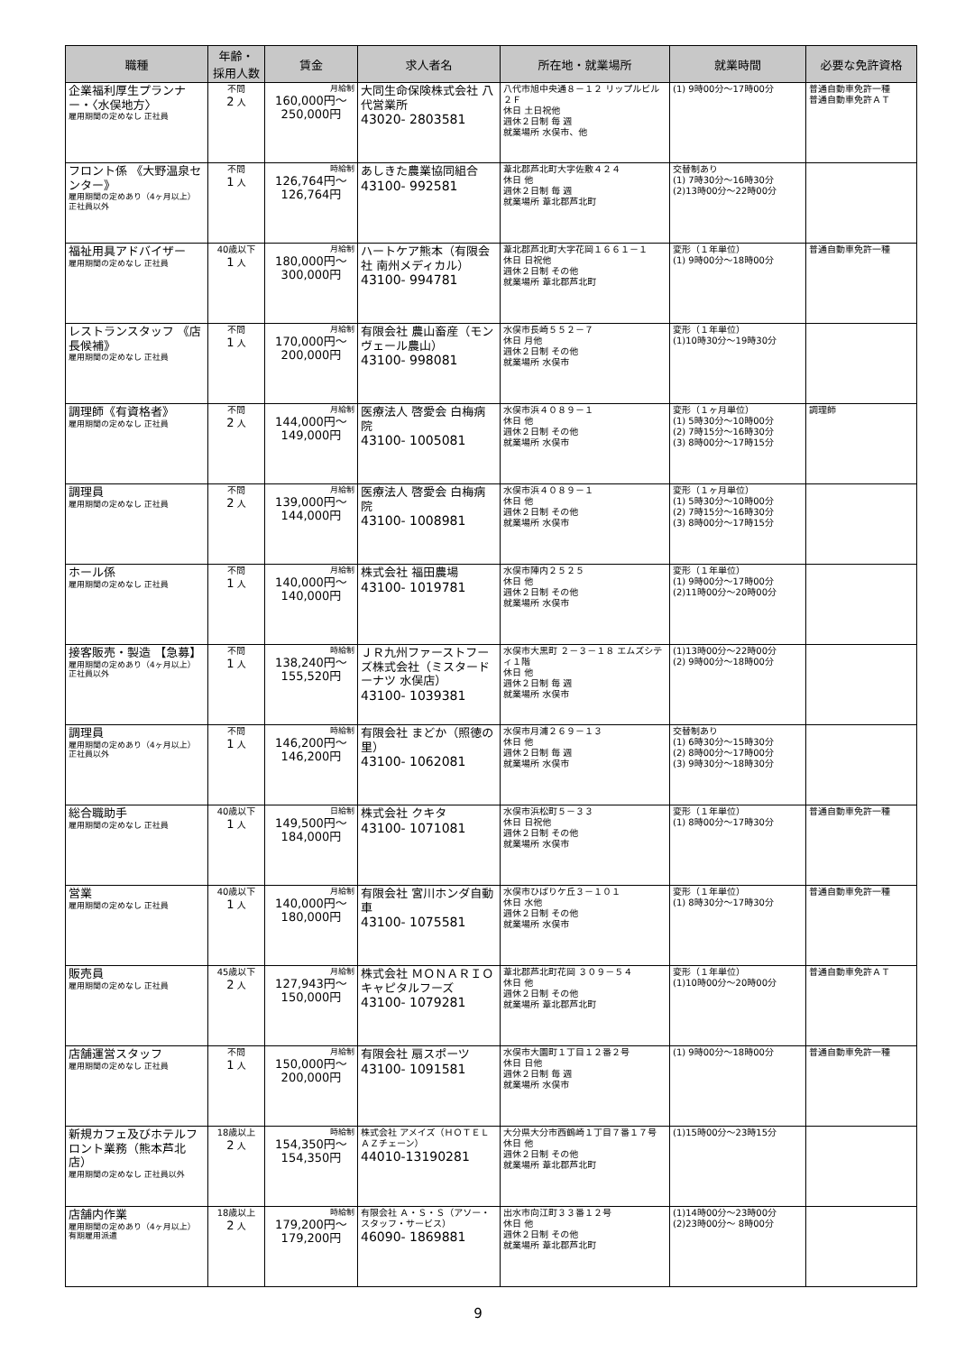| 職種 | 年齢・ 採用人数 | 賃金 | 求人者名 | 所在地・就業場所 | 就業時間 | 必要な免許資格 |
| --- | --- | --- | --- | --- | --- | --- |
| 企業福利厚生プランナー・〈水俣地方〉 雇用期間の定めなし 正社員 | 不問 2 人 | 月給制 160,000円～ 250,000円 | 大同生命保険株式会社 八代営業所 43020- 2803581 | 八代市旭中央通８－１２ リップルビル２Ｆ 休日 土日祝他 週休２日制 毎 週 就業場所 水俣市、他 | (1) 9時00分～17時00分 | 普通自動車免許一種 普通自動車免許ＡＴ |
| フロント係 《大野温泉センター》 雇用期間の定めあり（4ヶ月以上） 正社員以外 | 不問 1 人 | 時給制 126,764円～ 126,764円 | あしきた農業協同組合 43100- 992581 | 葦北郡芦北町大字佐敷４２４ 休日 他 週休２日制 毎 週 就業場所 葦北郡芦北町 | 交替制あり (1) 7時30分～16時30分 (2)13時00分～22時00分 | |
| 福祉用具アドバイザー 雇用期間の定めなし 正社員 | 40歳以下 1 人 | 月給制 180,000円～ 300,000円 | ハートケア熊本（有限会社 南州メディカル） 43100- 994781 | 葦北郡芦北町大字花岡１６６１－１ 休日 日祝他 週休２日制 その他 就業場所 葦北郡芦北町 | 変形（１年単位） (1) 9時00分～18時00分 | 普通自動車免許一種 |
| レストランスタッフ 《店長候補》 雇用期間の定めなし 正社員 | 不問 1 人 | 月給制 170,000円～ 200,000円 | 有限会社 農山畜産（モンヴェール農山） 43100- 998081 | 水俣市長崎５５２－７ 休日 月他 週休２日制 その他 就業場所 水俣市 | 変形（１年単位） (1)10時30分～19時30分 | |
| 調理師《有資格者》 雇用期間の定めなし 正社員 | 不問 2 人 | 月給制 144,000円～ 149,000円 | 医療法人 啓愛会 白梅病院 43100- 1005081 | 水俣市浜４０８９－１ 休日 他 週休２日制 その他 就業場所 水俣市 | 変形（１ヶ月単位） (1) 5時30分～10時00分 (2) 7時15分～16時30分 (3) 8時00分～17時15分 | 調理師 |
| 調理員 雇用期間の定めなし 正社員 | 不問 2 人 | 月給制 139,000円～ 144,000円 | 医療法人 啓愛会 白梅病院 43100- 1008981 | 水俣市浜４０８９－１ 休日 他 週休２日制 その他 就業場所 水俣市 | 変形（１ヶ月単位） (1) 5時30分～10時00分 (2) 7時15分～16時30分 (3) 8時00分～17時15分 | |
| ホール係 雇用期間の定めなし 正社員 | 不問 1 人 | 月給制 140,000円～ 140,000円 | 株式会社 福田農場 43100- 1019781 | 水俣市陣内２５２５ 休日 他 週休２日制 その他 就業場所 水俣市 | 変形（１年単位） (1) 9時00分～17時00分 (2)11時00分～20時00分 | |
| 接客販売・製造 【急募】 雇用期間の定めあり（4ヶ月以上） 正社員以外 | 不問 1 人 | 時給制 138,240円～ 155,520円 | ＪＲ九州ファーストフーズ株式会社（ミスタードーナツ 水俣店） 43100- 1039381 | 水俣市大黒町 ２－３－１８ エムズシティ１階 休日 他 週休２日制 毎 週 就業場所 水俣市 | (1)13時00分～22時00分 (2) 9時00分～18時00分 | |
| 調理員 雇用期間の定めあり（4ヶ月以上） 正社員以外 | 不問 1 人 | 時給制 146,200円～ 146,200円 | 有限会社 まどか（照徳の里） 43100- 1062081 | 水俣市月浦２６９－１３ 休日 他 週休２日制 毎 週 就業場所 水俣市 | 交替制あり (1) 6時30分～15時30分 (2) 8時00分～17時00分 (3) 9時30分～18時30分 | |
| 総合職助手 雇用期間の定めなし 正社員 | 40歳以下 1 人 | 日給制 149,500円～ 184,000円 | 株式会社 クキタ 43100- 1071081 | 水俣市浜松町５－３３ 休日 日祝他 週休２日制 その他 就業場所 水俣市 | 変形（１年単位） (1) 8時00分～17時30分 | 普通自動車免許一種 |
| 営業 雇用期間の定めなし 正社員 | 40歳以下 1 人 | 月給制 140,000円～ 180,000円 | 有限会社 宮川ホンダ自動車 43100- 1075581 | 水俣市ひばりケ丘３－１０１ 休日 水他 週休２日制 その他 就業場所 水俣市 | 変形（１年単位） (1) 8時30分～17時30分 | 普通自動車免許一種 |
| 販売員 雇用期間の定めなし 正社員 | 45歳以下 2 人 | 月給制 127,943円～ 150,000円 | 株式会社 ＭＯＮＡＲＩＯキャピタルフーズ 43100- 1079281 | 葦北郡芦北町花岡 ３０９－５４ 休日 他 週休２日制 その他 就業場所 葦北郡芦北町 | 変形（１年単位） (1)10時00分～20時00分 | 普通自動車免許ＡＴ |
| 店舗運営スタッフ 雇用期間の定めなし 正社員 | 不問 1 人 | 月給制 150,000円～ 200,000円 | 有限会社 扇スポーツ 43100- 1091581 | 水俣市大園町１丁目１２番２号 休日 日他 週休２日制 毎 週 就業場所 水俣市 | (1) 9時00分～18時00分 | 普通自動車免許一種 |
| 新規カフェ及びホテルフロント業務（熊本芦北店） 雇用期間の定めなし 正社員以外 | 18歳以上 2 人 | 時給制 154,350円～ 154,350円 | 株式会社 アメイズ（ＨＯＴＥＬ ＡＺチェーン） 44010-13190281 | 大分県大分市西鶴崎１丁目７番１７号 休日 他 週休２日制 その他 就業場所 葦北郡芦北町 | (1)15時00分～23時15分 | |
| 店舗内作業 雇用期間の定めあり（4ヶ月以上） 有期雇用派遣 | 18歳以上 2 人 | 時給制 179,200円～ 179,200円 | 有限会社 Ａ・Ｓ・Ｓ（アソー・スタッフ・サービス） 46090- 1869881 | 出水市向江町３３番１２号 休日 他 週休２日制 その他 就業場所 葦北郡芦北町 | (1)14時00分～23時00分 (2)23時00分～ 8時00分 | |
9